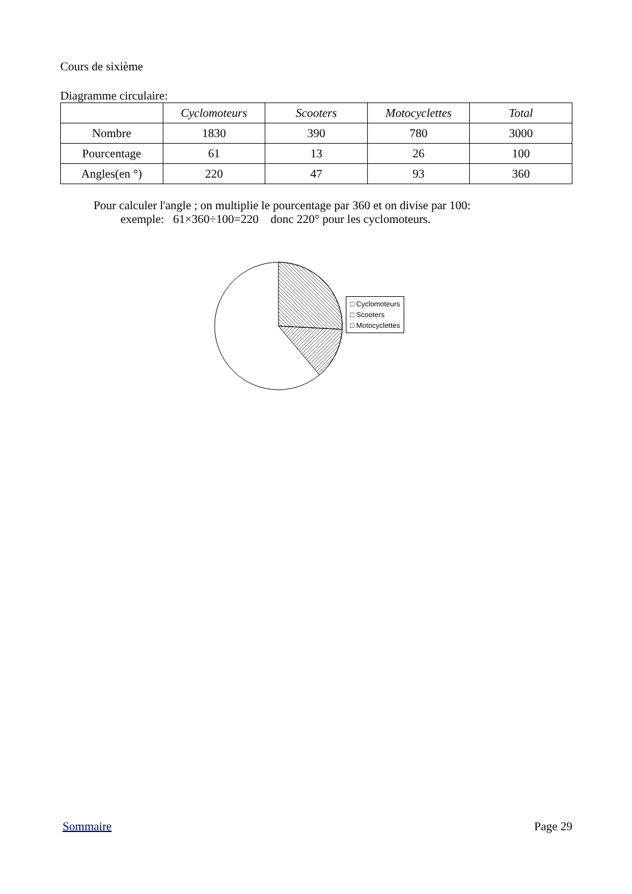Cours de sixième
Diagramme circulaire:
| | Cyclomoteurs | Scooters | Motocyclettes | Total |
| --- | --- | --- | --- | --- |
| Nombre | 1830 | 390 | 780 | 3000 |
| Pourcentage | 61 | 13 | 26 | 100 |
| Angles(en °) | 220 | 47 | 93 | 360 |
Pour calculer l'angle ; on multiplie le pourcentage par 360 et on divise par 100:
exemple: 61×360÷100=220 donc 220° pour les cyclomoteurs.
□ Cyclomoteurs
□ Scooters
□ Motocyclettes
Sommaire Page 29